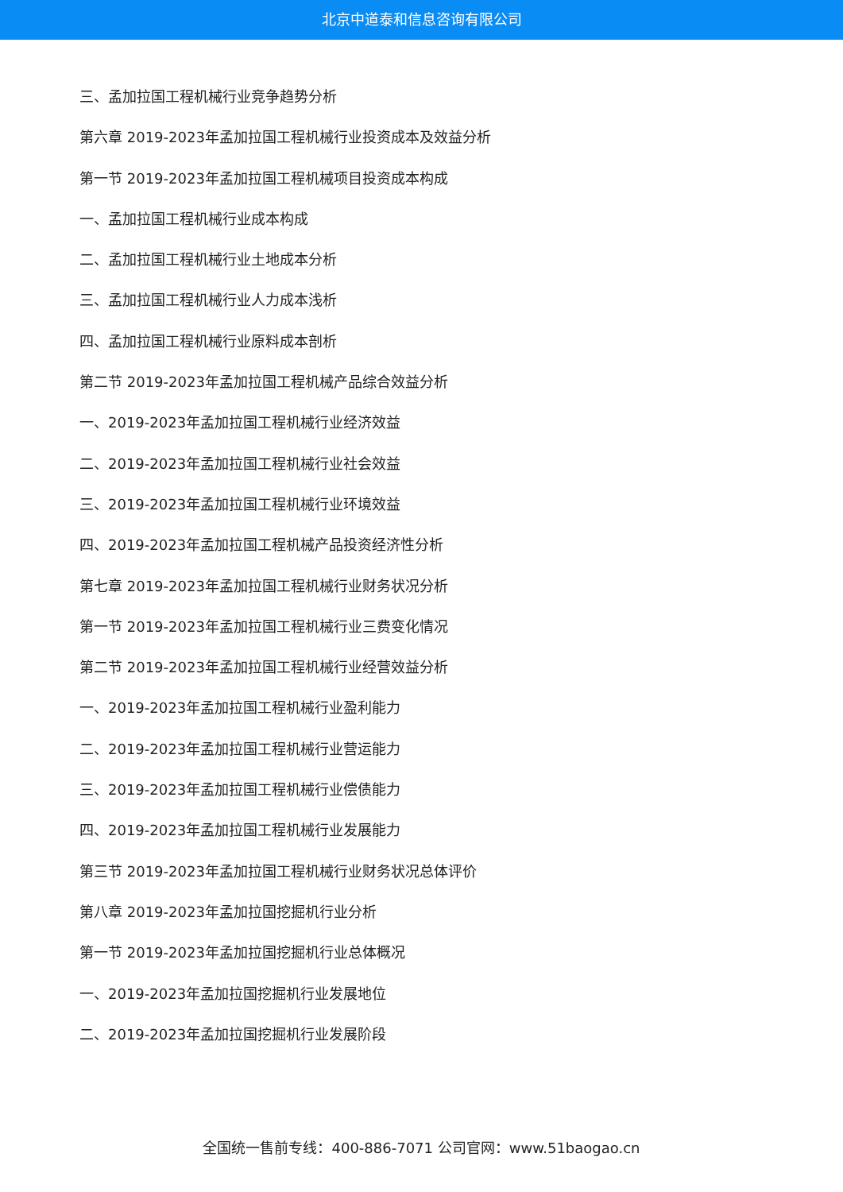北京中道泰和信息咨询有限公司
三、孟加拉国工程机械行业竞争趋势分析
第六章 2019-2023年孟加拉国工程机械行业投资成本及效益分析
第一节 2019-2023年孟加拉国工程机械项目投资成本构成
一、孟加拉国工程机械行业成本构成
二、孟加拉国工程机械行业土地成本分析
三、孟加拉国工程机械行业人力成本浅析
四、孟加拉国工程机械行业原料成本剖析
第二节 2019-2023年孟加拉国工程机械产品综合效益分析
一、2019-2023年孟加拉国工程机械行业经济效益
二、2019-2023年孟加拉国工程机械行业社会效益
三、2019-2023年孟加拉国工程机械行业环境效益
四、2019-2023年孟加拉国工程机械产品投资经济性分析
第七章 2019-2023年孟加拉国工程机械行业财务状况分析
第一节 2019-2023年孟加拉国工程机械行业三费变化情况
第二节 2019-2023年孟加拉国工程机械行业经营效益分析
一、2019-2023年孟加拉国工程机械行业盈利能力
二、2019-2023年孟加拉国工程机械行业营运能力
三、2019-2023年孟加拉国工程机械行业偿债能力
四、2019-2023年孟加拉国工程机械行业发展能力
第三节 2019-2023年孟加拉国工程机械行业财务状况总体评价
第八章 2019-2023年孟加拉国挖掘机行业分析
第一节 2019-2023年孟加拉国挖掘机行业总体概况
一、2019-2023年孟加拉国挖掘机行业发展地位
二、2019-2023年孟加拉国挖掘机行业发展阶段
全国统一售前专线：400-886-7071 公司官网：www.51baogao.cn